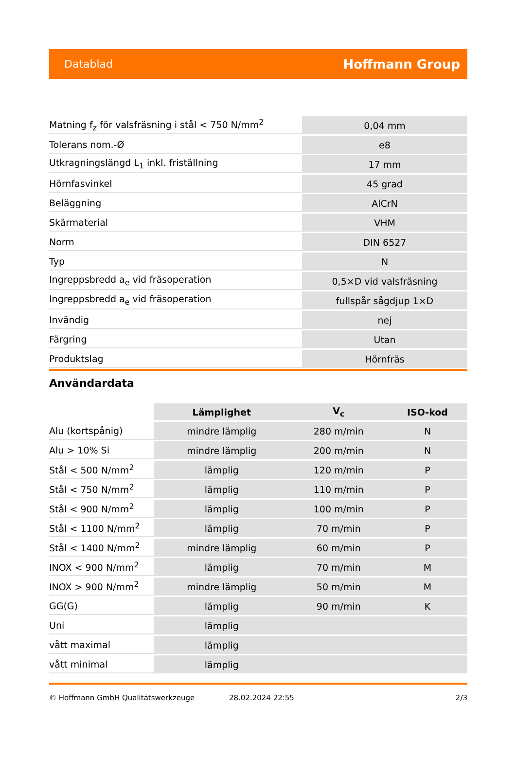Datablad Hoffmann Group
| Matning f<sub>z</sub> för valsfräsning i stål < 750 N/mm<sup>2</sup> | 0,04 mm |
| Tolerans nom.-Ø | e8 |
| Utkragningslängd L<sub>1</sub> inkl. friställning | 17 mm |
| Hörnfasvinkel | 45 grad |
| Beläggning | AlCrN |
| Skärmaterial | VHM |
| Norm | DIN 6527 |
| Typ | N |
| Ingreppsbredd a<sub>e</sub> vid fräsoperation | 0,5×D vid valsfräsning |
| Ingreppsbredd a<sub>e</sub> vid fräsoperation | fullspår sågdjup 1×D |
| Invändig | nej |
| Färgring | Utan |
| Produktslag | Hörnfräs |
Användardata
| | Lämplighet | V<sub>c</sub> | ISO-kod |
| --- | --- | --- | --- |
| Alu (kortspånig) | mindre lämplig | 280 m/min | N |
| Alu > 10% Si | mindre lämplig | 200 m/min | N |
| Stål < 500 N/mm<sup>2</sup> | lämplig | 120 m/min | P |
| Stål < 750 N/mm<sup>2</sup> | lämplig | 110 m/min | P |
| Stål < 900 N/mm<sup>2</sup> | lämplig | 100 m/min | P |
| Stål < 1100 N/mm<sup>2</sup> | lämplig | 70 m/min | P |
| Stål < 1400 N/mm<sup>2</sup> | mindre lämplig | 60 m/min | P |
| INOX < 900 N/mm<sup>2</sup> | lämplig | 70 m/min | M |
| INOX > 900 N/mm<sup>2</sup> | mindre lämplig | 50 m/min | M |
| GG(G) | lämplig | 90 m/min | K |
| Uni | lämplig | | |
| vått maximal | lämplig | | |
| vått minimal | lämplig | | |
© Hoffmann GmbH Qualitätswerkzeuge 28.02.2024 22:55 2/3